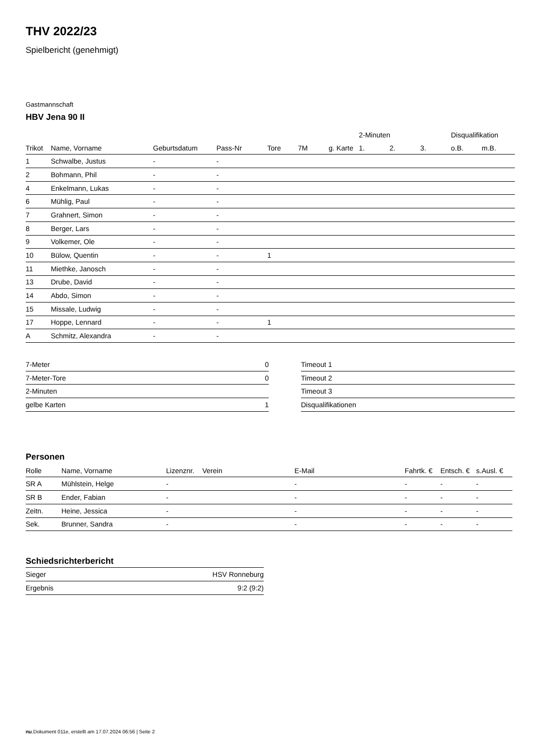THV 2022/23
Spielbericht (genehmigt)
Gastmannschaft
HBV Jena 90 II
| | | | | | | | 2-Minuten | | | Disqualifikation | |
| --- | --- | --- | --- | --- | --- | --- | --- | --- | --- | --- | --- |
| Trikot | Name, Vorname | Geburtsdatum | Pass-Nr | Tore | 7M | g. Karte | 1. | 2. | 3. | o.B. | m.B. |
| 1 | Schwalbe, Justus | - | - | | | | | | | | |
| 2 | Bohmann, Phil | - | - | | | | | | | | |
| 4 | Enkelmann, Lukas | - | - | | | | | | | | |
| 6 | Mühlig, Paul | - | - | | | | | | | | |
| 7 | Grahnert, Simon | - | - | | | | | | | | |
| 8 | Berger, Lars | - | - | | | | | | | | |
| 9 | Volkemer, Ole | - | - | | | | | | | | |
| 10 | Bülow, Quentin | - | - | 1 | | | | | | | |
| 11 | Miethke, Janosch | - | - | | | | | | | | |
| 13 | Drube, David | - | - | | | | | | | | |
| 14 | Abdo, Simon | - | - | | | | | | | | |
| 15 | Missale, Ludwig | - | - | | | | | | | | |
| 17 | Hoppe, Lennard | - | - | 1 | | | | | | | |
| A | Schmitz, Alexandra | - | - | | | | | | | | |
| 7-Meter | 0 |
| 7-Meter-Tore | 0 |
| 2-Minuten | |
| gelbe Karten | 1 |
| Timeout 1 |
| Timeout 2 |
| Timeout 3 |
| Disqualifikationen |
Personen
| Rolle | Name, Vorname | Lizenznr. | Verein | E-Mail | Fahrtk. € | Entsch. € | s.Ausl. € |
| --- | --- | --- | --- | --- | --- | --- | --- |
| SR A | Mühlstein, Helge | - | | - | - | - | - |
| SR B | Ender, Fabian | - | | - | - | - | - |
| Zeitn. | Heine, Jessica | - | | - | - | - | - |
| Sek. | Brunner, Sandra | - | | - | - | - | - |
Schiedsrichterbericht
| Sieger | HSV Ronneburg |
| Ergebnis | 9:2 (9:2) |
nu.Dokument 011e, erstellt am 17.07.2024 06:56 | Seite 2